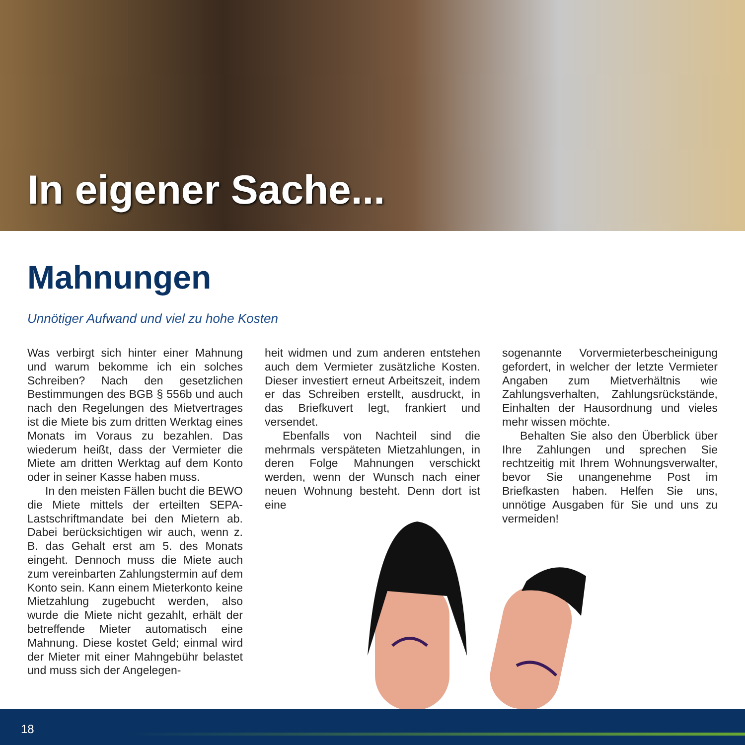In eigener Sache...
Mahnungen
Unnötiger Aufwand und viel zu hohe Kosten
Was verbirgt sich hinter einer Mahnung und warum bekomme ich ein solches Schreiben? Nach den gesetzlichen Bestimmungen des BGB § 556b und auch nach den Regelungen des Mietvertrages ist die Miete bis zum dritten Werktag eines Monats im Voraus zu bezahlen. Das wiederum heißt, dass der Vermieter die Miete am dritten Werktag auf dem Konto oder in seiner Kasse haben muss.
In den meisten Fällen bucht die BEWO die Miete mittels der erteilten SEPA-Lastschriftmandate bei den Mietern ab. Dabei berücksichtigen wir auch, wenn z. B. das Gehalt erst am 5. des Monats eingeht. Dennoch muss die Miete auch zum vereinbarten Zahlungstermin auf dem Konto sein. Kann einem Mieterkonto keine Mietzahlung zugebucht werden, also wurde die Miete nicht gezahlt, erhält der betreffende Mieter automatisch eine Mahnung. Diese kostet Geld; einmal wird der Mieter mit einer Mahngebühr belastet und muss sich der Angelegen-
heit widmen und zum anderen entstehen auch dem Vermieter zusätzliche Kosten. Dieser investiert erneut Arbeitszeit, indem er das Schreiben erstellt, ausdruckt, in das Briefkuvert legt, frankiert und versendet.
Ebenfalls von Nachteil sind die mehrmals verspäteten Mietzahlungen, in deren Folge Mahnungen verschickt werden, wenn der Wunsch nach einer neuen Wohnung besteht. Denn dort ist eine
sogenannte Vorvermieterbescheinigung gefordert, in welcher der letzte Vermieter Angaben zum Mietverhältnis wie Zahlungsverhalten, Zahlungsrückstände, Einhalten der Hausordnung und vieles mehr wissen möchte.
Behalten Sie also den Überblick über Ihre Zahlungen und sprechen Sie rechtzeitig mit Ihrem Wohnungsverwalter, bevor Sie unangenehme Post im Briefkasten haben. Helfen Sie uns, unnötige Ausgaben für Sie und uns zu vermeiden!
18